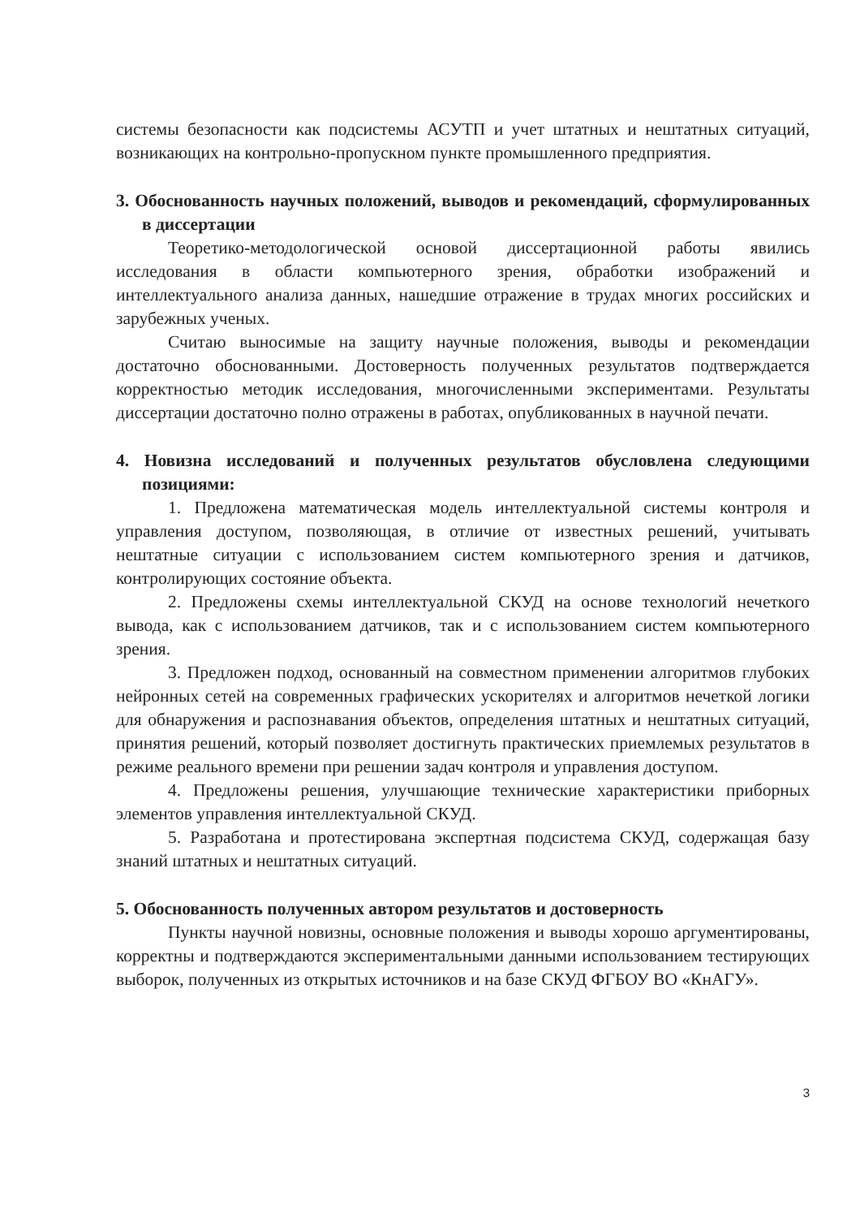системы безопасности как подсистемы АСУТП и учет штатных и нештатных ситуаций, возникающих на контрольно-пропускном пункте промышленного предприятия.
3. Обоснованность научных положений, выводов и рекомендаций, сформулированных в диссертации
Теоретико-методологической основой диссертационной работы явились исследования в области компьютерного зрения, обработки изображений и интеллектуального анализа данных, нашедшие отражение в трудах многих российских и зарубежных ученых.
Считаю выносимые на защиту научные положения, выводы и рекомендации достаточно обоснованными. Достоверность полученных результатов подтверждается корректностью методик исследования, многочисленными экспериментами. Результаты диссертации достаточно полно отражены в работах, опубликованных в научной печати.
4. Новизна исследований и полученных результатов обусловлена следующими позициями:
1. Предложена математическая модель интеллектуальной системы контроля и управления доступом, позволяющая, в отличие от известных решений, учитывать нештатные ситуации с использованием систем компьютерного зрения и датчиков, контролирующих состояние объекта.
2. Предложены схемы интеллектуальной СКУД на основе технологий нечеткого вывода, как с использованием датчиков, так и с использованием систем компьютерного зрения.
3. Предложен подход, основанный на совместном применении алгоритмов глубоких нейронных сетей на современных графических ускорителях и алгоритмов нечеткой логики для обнаружения и распознавания объектов, определения штатных и нештатных ситуаций, принятия решений, который позволяет достигнуть практических приемлемых результатов в режиме реального времени при решении задач контроля и управления доступом.
4. Предложены решения, улучшающие технические характеристики приборных элементов управления интеллектуальной СКУД.
5. Разработана и протестирована экспертная подсистема СКУД, содержащая базу знаний штатных и нештатных ситуаций.
5. Обоснованность полученных автором результатов и достоверность
Пункты научной новизны, основные положения и выводы хорошо аргументированы, корректны и подтверждаются экспериментальными данными использованием тестирующих выборок, полученных из открытых источников и на базе СКУД ФГБОУ ВО «КнАГУ».
3